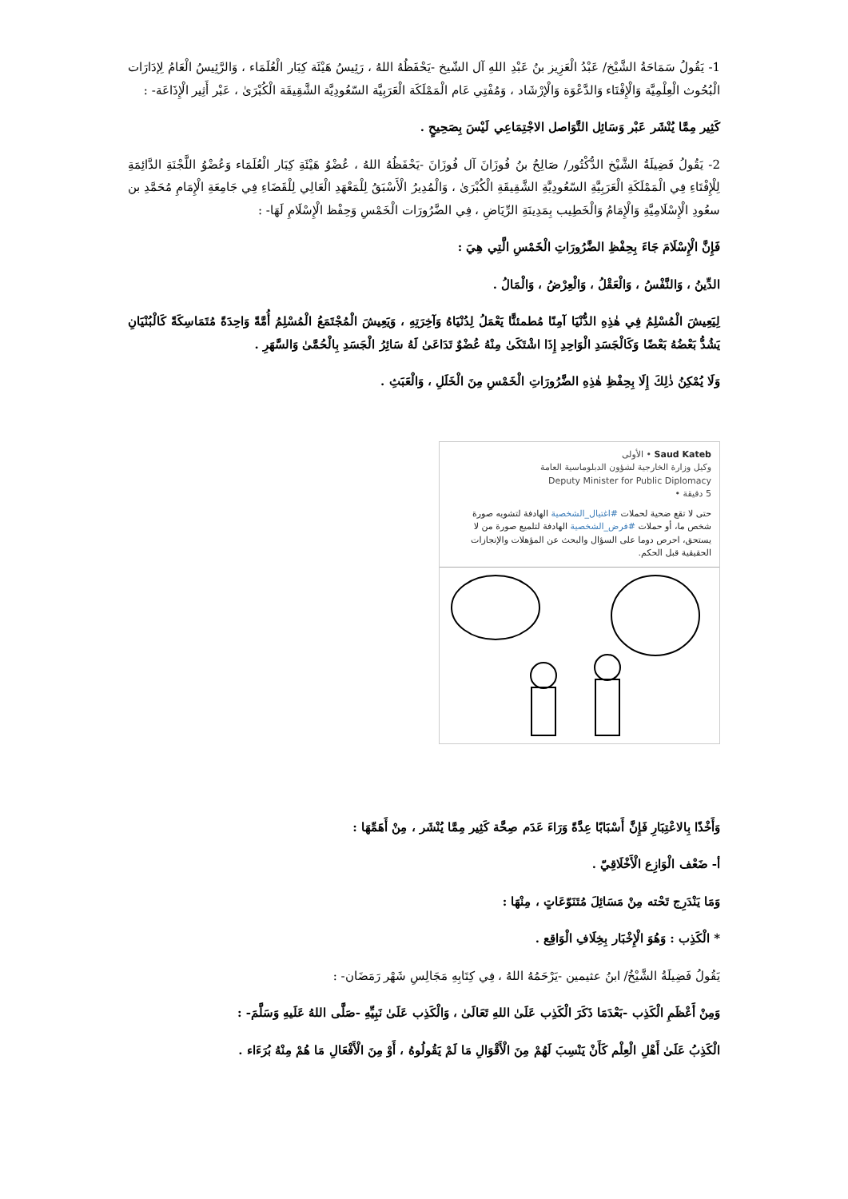1- يَقُولُ سَمَاحَةُ الشَّيْخ/ عَبْدُ الْعَزِيز بنُ عَبْدِ اللهِ آل الشّيخ -يَحْفَظُهُ اللهُ ، رَئِيسُ هَيْئَة كِبَار الْعُلَمَاء ، وَالرَّئِيسُ الْعَامُ لِإدَارَات الْبُحُوث الْعِلْمِيَّة وَالْإِفْتَاء وَالدَّعْوَة وَالْإرْشَاد ، وَمُفْتِي عَام الْمَمْلَكَة الْعَرَبِيَّة السّعُودِيَّة الشَّقِيقَة الْكُبْرَىٰ ، عَبْر أَثِير الْإِذَاعَة- :
كَثِير مِمَّا يُنْشَر عَبْر وَسَائِل التَّوَاصل الاجْتِمَاعِي لَيْسَ بِصَحِيحٍ .
2- يَقُولُ فَضِيلَةُ الشَّيْخ الدُّكْتُور/ صَالِحُ بنُ فُوزَانَ آل فُوزَانَ -يَحْفَظُهُ اللهُ ، عُضْوُ هَيْئَةِ كِبَار الْعُلَمَاء وَعُضْوُ اللَّجْنَةِ الدَّائِمَةِ لِلْإِفْتَاءِ فِي الْمَمْلَكَةِ الْعَرَبِيَّةِ السّعُودِيَّةِ الشَّقِيقَةِ الْكُبْرَىٰ ، وَالْمُدِيرُ الْأَسْبَقُ لِلْمَعْهَدِ الْعَالِي لِلْقَضَاءِ فِي جَامِعَةِ الْإِمَامِ مُحَمَّدِ بن سعُودِ الْإِسْلَامِيَّةِ وَالْإِمَامُ وَالْخَطِيب بِمَدِينَةِ الرِّيَاضِ ، فِي الضَّرُورَات الْخَمْسِ وَحِفْظ الْإِسْلَامِ لَهَا- :
فَإِنَّ الْإِسْلَامَ جَاءَ بِحِفْظِ الضَّرُورَاتِ الْخَمْسِ الَّتِي هِيَ :
الدِّينُ ، وَالنَّفْسُ ، وَالْعَقْلُ ، وَالْعِرْضُ ، وَالْمَالُ .
لِيَعِيشَ الْمُسْلِمُ فِي هٰذِهِ الدُّنْيَا آمِنًا مُطمئنًّا يَعْمَلُ لِدُنْيَاهُ وَآخِرَتِهِ ، وَيَعِيشَ الْمُجْتَمَعُ الْمُسْلِمُ أُمَّةً وَاحِدَةً مُتَمَاسِكَةً كَالْبُنْيَانِ يَشُدُّ بَعْضُهُ بَعْضًا وَكَالْجَسَدِ الْوَاحِدِ إِذَا اشْتَكَىٰ مِنْهُ عُضْوٌ تَدَاعَىٰ لَهُ سَائِرُ الْجَسَدِ بِالْحُمَّىٰ وَالسَّهَرِ .
وَلَا يُمْكِنُ ذٰلِكَ إِلَا بِحِفْظِ هٰذِهِ الضَّرُورَاتِ الْخَمْسِ مِنَ الْخَلَلِ ، وَالْعَبَثِ .
Saud Kateb • الأولى
وكيل وزارة الخارجية لشؤون الدبلوماسية العامة
Deputy Minister for Public Diplomacy
5 دقيقة •
حتى لا تقع ضحية لحملات #اغتيال_الشخصية الهادفة لتشويه صورة شخص ما، أو حملات #فرض_الشخصية الهادفة لتلميع صورة من لا يستحق، احرص دوما على السؤال والبحث عن المؤهلات والإنجازات الحقيقية قبل الحكم.
وَأَخْذًا بِالاعْتِبَارِ فَإِنَّ أَسْبَابًا عِدَّةً وَرَاءَ عَدَم صِحَّة كَثِير مِمَّا يُنْشَر ، مِنْ أَهَمِّهَا :
أ- ضَعْف الْوَازِع الْأَخْلَاقِيّ .
وَمَا يَنْدَرِج تَحْته مِنْ مَسَائِلَ مُتَنَوّعَاتٍ ، مِنْهَا :
* الْكَذِب : وَهُوَ الْإِخْبَار بِخِلَافِ الْوَاقِع .
يَقُولُ فَضِيلَةُ الشَّيْخُ/ ابنُ عثيمين -يَرْحَمُهُ اللهُ ، فِي كِتَابِهِ مَجَالِسِ شَهْر رَمَضَان- :
وَمِنْ أَعْظَمِ الْكَذِب -بَعْدَمَا ذَكَرَ الْكَذِب عَلَىٰ اللهِ تَعَالَىٰ ، وَالْكَذِب عَلَىٰ نَبِيِّهِ -صَلَّى اللهُ عَلَيهِ وَسَلَّمَ- :
الْكَذِبُ عَلَىٰ أَهْلِ الْعِلْم كَأَنْ يَنْسِبَ لَهُمْ مِنَ الْأَقْوَالِ مَا لَمْ يَقُولُوهُ ، أَوْ مِنَ الْأَفْعَالِ مَا هُمْ مِنْهُ بُرَءَاء .